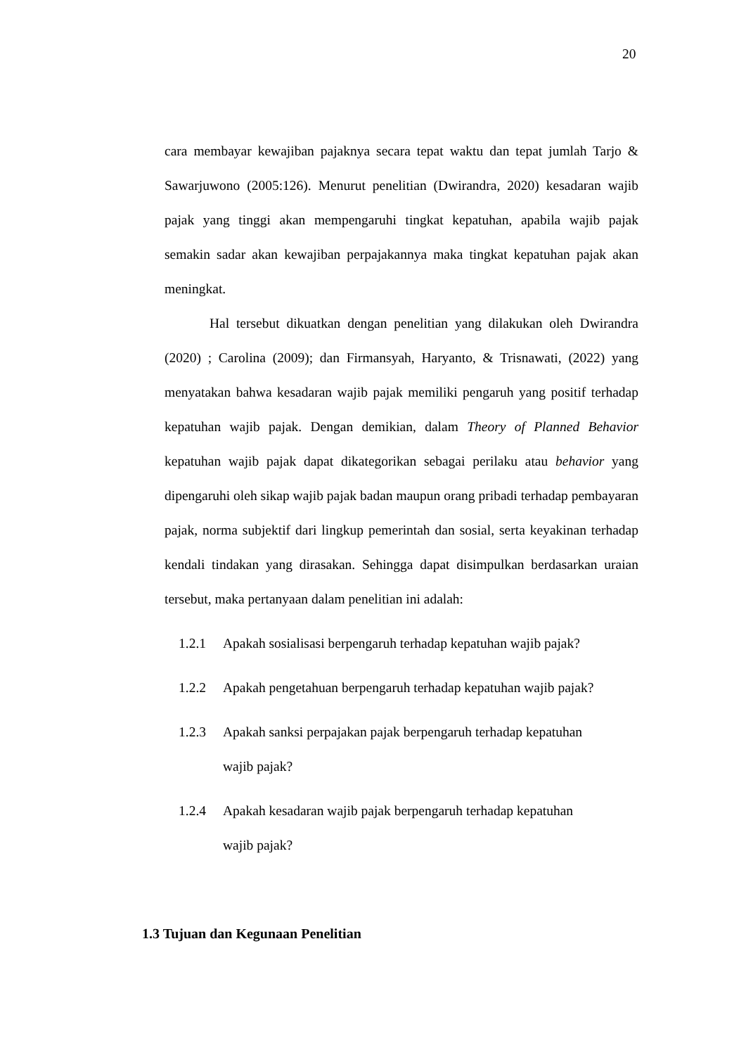20
cara membayar kewajiban pajaknya secara tepat waktu dan tepat jumlah Tarjo & Sawarjuwono (2005:126). Menurut penelitian (Dwirandra, 2020) kesadaran wajib pajak yang tinggi akan mempengaruhi tingkat kepatuhan, apabila wajib pajak semakin sadar akan kewajiban perpajakannya maka tingkat kepatuhan pajak akan meningkat.
Hal tersebut dikuatkan dengan penelitian yang dilakukan oleh Dwirandra (2020) ; Carolina (2009); dan Firmansyah, Haryanto, & Trisnawati, (2022) yang menyatakan bahwa kesadaran wajib pajak memiliki pengaruh yang positif terhadap kepatuhan wajib pajak. Dengan demikian, dalam Theory of Planned Behavior kepatuhan wajib pajak dapat dikategorikan sebagai perilaku atau behavior yang dipengaruhi oleh sikap wajib pajak badan maupun orang pribadi terhadap pembayaran pajak, norma subjektif dari lingkup pemerintah dan sosial, serta keyakinan terhadap kendali tindakan yang dirasakan. Sehingga dapat disimpulkan berdasarkan uraian tersebut, maka pertanyaan dalam penelitian ini adalah:
1.2.1 Apakah sosialisasi berpengaruh terhadap kepatuhan wajib pajak?
1.2.2 Apakah pengetahuan berpengaruh terhadap kepatuhan wajib pajak?
1.2.3 Apakah sanksi perpajakan pajak berpengaruh terhadap kepatuhan
wajib pajak?
1.2.4 Apakah kesadaran wajib pajak berpengaruh terhadap kepatuhan
wajib pajak?
1.3 Tujuan dan Kegunaan Penelitian